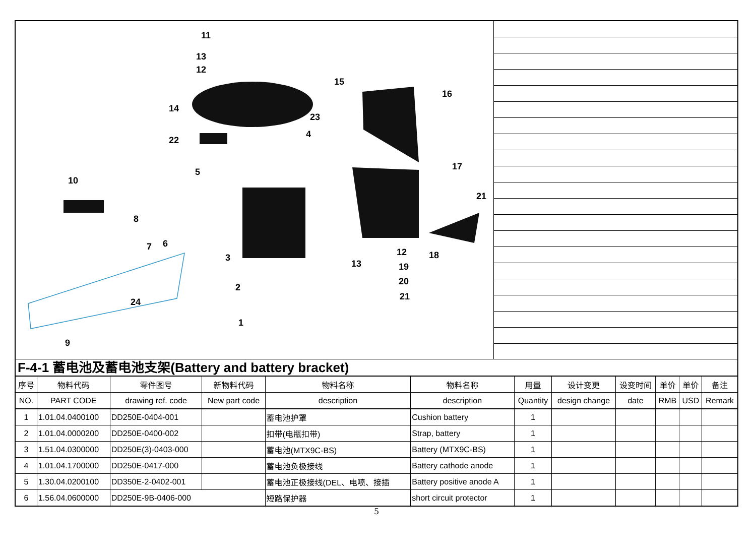11
13
12
15
16
14
23
4
22
17
5
10
21
8
7 6
3
12 18
13 19
2
20
24
21
1
9
F-4-1 蓄电池及蓄电池支架(Battery and battery bracket)
| 序号 | 物料代码 | 零件图号 | 新物料代码 | 物料名称 | 物料名称 | 用量 | 设计变更 | 设变时间 | 单价 | 单价 | 备注 |
| --- | --- | --- | --- | --- | --- | --- | --- | --- | --- | --- | --- |
| NO. | PART CODE | drawing ref. code | New part code | description | description | Quantity | design change | date | RMB | USD | Remark |
| 1 | 1.01.04.0400100 | DD250E-0404-001 | | 蓄电池护罩 | Cushion battery | 1 | | | | | |
| 2 | 1.01.04.0000200 | DD250E-0400-002 | | 扣带(电瓶扣带) | Strap, battery | 1 | | | | | |
| 3 | 1.51.04.0300000 | DD250E(3)-0403-000 | | 蓄电池(MTX9C-BS) | Battery (MTX9C-BS) | 1 | | | | | |
| 4 | 1.01.04.1700000 | DD250E-0417-000 | | 蓄电池负极接线 | Battery cathode anode | 1 | | | | | |
| 5 | 1.30.04.0200100 | DD350E-2-0402-001 | | 蓄电池正极接线(DEL、电喷、接插 | Battery positive anode A | 1 | | | | | |
| 6 | 1.56.04.0600000 | DD250E-9B-0406-000 | | 短路保护器 | short circuit protector | 1 | | | | | |
5